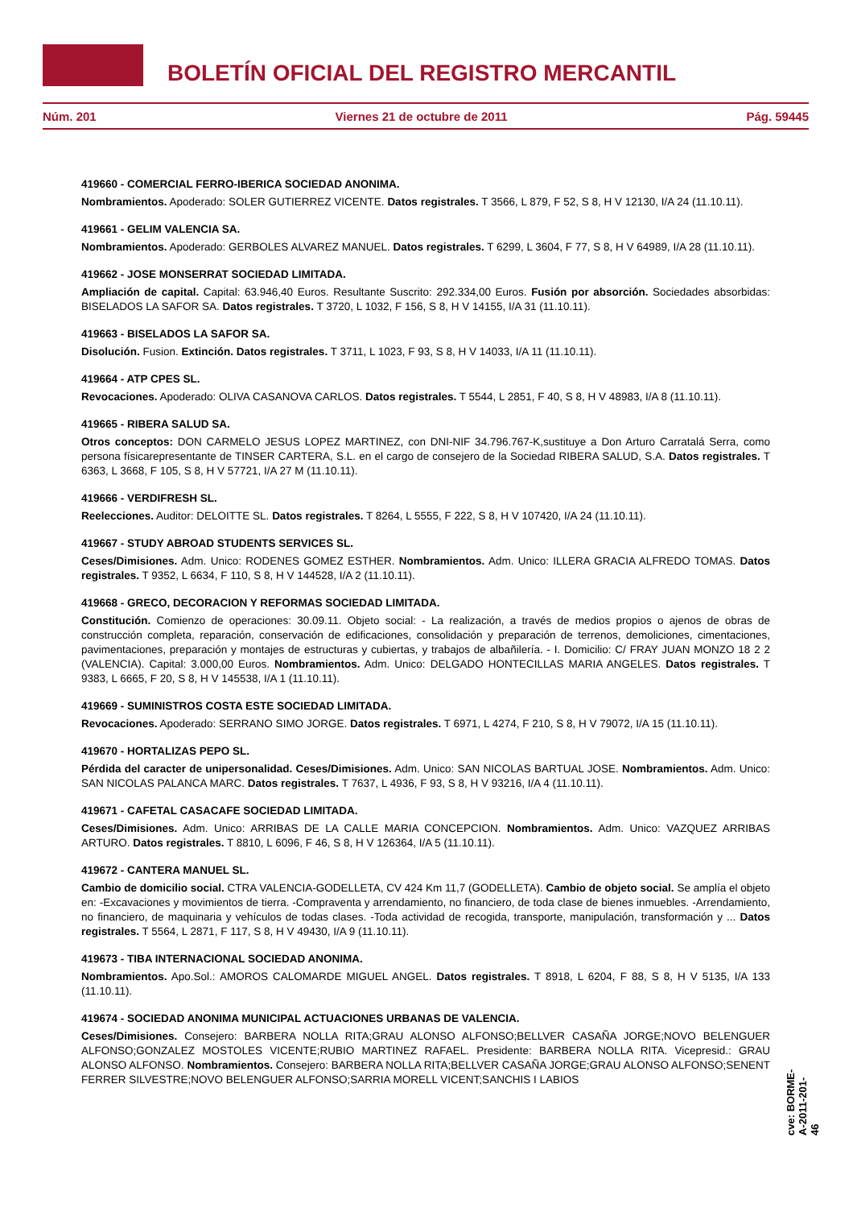BOLETÍN OFICIAL DEL REGISTRO MERCANTIL
Núm. 201 Viernes 21 de octubre de 2011 Pág. 59445
419660 - COMERCIAL FERRO-IBERICA SOCIEDAD ANONIMA.
Nombramientos. Apoderado: SOLER GUTIERREZ VICENTE. Datos registrales. T 3566, L 879, F 52, S 8, H V 12130, I/A 24 (11.10.11).
419661 - GELIM VALENCIA SA.
Nombramientos. Apoderado: GERBOLES ALVAREZ MANUEL. Datos registrales. T 6299, L 3604, F 77, S 8, H V 64989, I/A 28 (11.10.11).
419662 - JOSE MONSERRAT SOCIEDAD LIMITADA.
Ampliación de capital. Capital: 63.946,40 Euros. Resultante Suscrito: 292.334,00 Euros. Fusión por absorción. Sociedades absorbidas: BISELADOS LA SAFOR SA. Datos registrales. T 3720, L 1032, F 156, S 8, H V 14155, I/A 31 (11.10.11).
419663 - BISELADOS LA SAFOR SA.
Disolución. Fusion. Extinción. Datos registrales. T 3711, L 1023, F 93, S 8, H V 14033, I/A 11 (11.10.11).
419664 - ATP CPES SL.
Revocaciones. Apoderado: OLIVA CASANOVA CARLOS. Datos registrales. T 5544, L 2851, F 40, S 8, H V 48983, I/A 8 (11.10.11).
419665 - RIBERA SALUD SA.
Otros conceptos: DON CARMELO JESUS LOPEZ MARTINEZ, con DNI-NIF 34.796.767-K,sustituye a Don Arturo Carratalá Serra, como persona físicarepresentante de TINSER CARTERA, S.L. en el cargo de consejero de la Sociedad RIBERA SALUD, S.A. Datos registrales. T 6363, L 3668, F 105, S 8, H V 57721, I/A 27 M (11.10.11).
419666 - VERDIFRESH SL.
Reelecciones. Auditor: DELOITTE SL. Datos registrales. T 8264, L 5555, F 222, S 8, H V 107420, I/A 24 (11.10.11).
419667 - STUDY ABROAD STUDENTS SERVICES SL.
Ceses/Dimisiones. Adm. Unico: RODENES GOMEZ ESTHER. Nombramientos. Adm. Unico: ILLERA GRACIA ALFREDO TOMAS. Datos registrales. T 9352, L 6634, F 110, S 8, H V 144528, I/A 2 (11.10.11).
419668 - GRECO, DECORACION Y REFORMAS SOCIEDAD LIMITADA.
Constitución. Comienzo de operaciones: 30.09.11. Objeto social: - La realización, a través de medios propios o ajenos de obras de construcción completa, reparación, conservación de edificaciones, consolidación y preparación de terrenos, demoliciones, cimentaciones, pavimentaciones, preparación y montajes de estructuras y cubiertas, y trabajos de albañilería. - I. Domicilio: C/ FRAY JUAN MONZO 18 2 2 (VALENCIA). Capital: 3.000,00 Euros. Nombramientos. Adm. Unico: DELGADO HONTECILLAS MARIA ANGELES. Datos registrales. T 9383, L 6665, F 20, S 8, H V 145538, I/A 1 (11.10.11).
419669 - SUMINISTROS COSTA ESTE SOCIEDAD LIMITADA.
Revocaciones. Apoderado: SERRANO SIMO JORGE. Datos registrales. T 6971, L 4274, F 210, S 8, H V 79072, I/A 15 (11.10.11).
419670 - HORTALIZAS PEPO SL.
Pérdida del caracter de unipersonalidad. Ceses/Dimisiones. Adm. Unico: SAN NICOLAS BARTUAL JOSE. Nombramientos. Adm. Unico: SAN NICOLAS PALANCA MARC. Datos registrales. T 7637, L 4936, F 93, S 8, H V 93216, I/A 4 (11.10.11).
419671 - CAFETAL CASACAFE SOCIEDAD LIMITADA.
Ceses/Dimisiones. Adm. Unico: ARRIBAS DE LA CALLE MARIA CONCEPCION. Nombramientos. Adm. Unico: VAZQUEZ ARRIBAS ARTURO. Datos registrales. T 8810, L 6096, F 46, S 8, H V 126364, I/A 5 (11.10.11).
419672 - CANTERA MANUEL SL.
Cambio de domicilio social. CTRA VALENCIA-GODELLETA, CV 424 Km 11,7 (GODELLETA). Cambio de objeto social. Se amplía el objeto en: -Excavaciones y movimientos de tierra. -Compraventa y arrendamiento, no financiero, de toda clase de bienes inmuebles. -Arrendamiento, no financiero, de maquinaria y vehículos de todas clases. -Toda actividad de recogida, transporte, manipulación, transformación y ... Datos registrales. T 5564, L 2871, F 117, S 8, H V 49430, I/A 9 (11.10.11).
419673 - TIBA INTERNACIONAL SOCIEDAD ANONIMA.
Nombramientos. Apo.Sol.: AMOROS CALOMARDE MIGUEL ANGEL. Datos registrales. T 8918, L 6204, F 88, S 8, H V 5135, I/A 133 (11.10.11).
419674 - SOCIEDAD ANONIMA MUNICIPAL ACTUACIONES URBANAS DE VALENCIA.
Ceses/Dimisiones. Consejero: BARBERA NOLLA RITA;GRAU ALONSO ALFONSO;BELLVER CASAÑA JORGE;NOVO BELENGUER ALFONSO;GONZALEZ MOSTOLES VICENTE;RUBIO MARTINEZ RAFAEL. Presidente: BARBERA NOLLA RITA. Vicepresid.: GRAU ALONSO ALFONSO. Nombramientos. Consejero: BARBERA NOLLA RITA;BELLVER CASAÑA JORGE;GRAU ALONSO ALFONSO;SENENT FERRER SILVESTRE;NOVO BELENGUER ALFONSO;SARRIA MORELL VICENT;SANCHIS I LABIOS
cve: BORME-A-2011-201-46